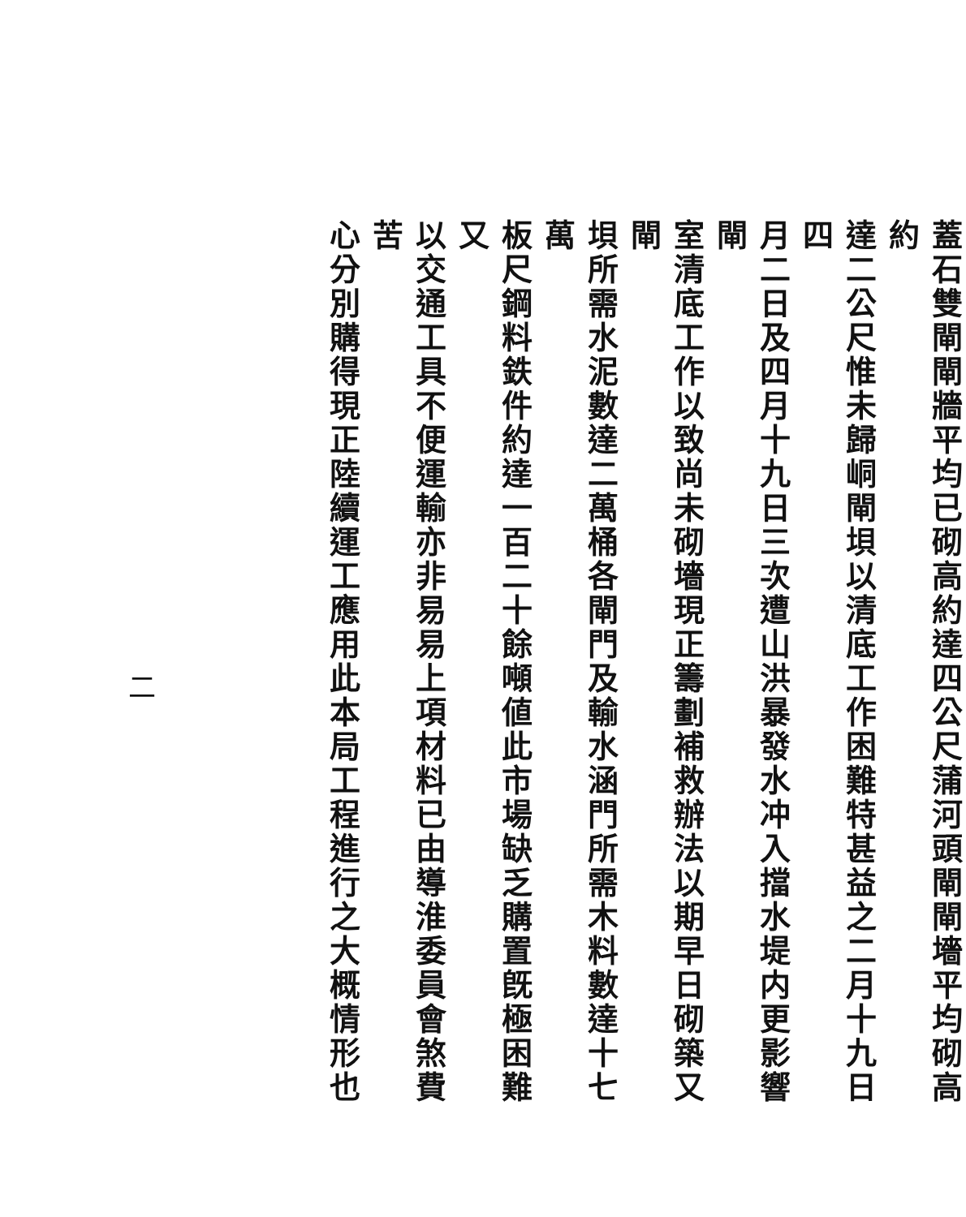蓋石雙閘閘牆平均已砌高約達四公尺蒲河頭閘閘墻平均砌高約
達二公尺惟未歸峒閘垻以清底工作困難特甚益之二月十九日四
月二日及四月十九日三次遭山洪暴發水冲入擋水堤内更影響閘
室清底工作以致尚未砌墻現正籌劃補救辦法以期早日砌築又閘
垻所需水泥數達二萬桶各閘門及輸水涵門所需木料數達十七萬
板尺鋼料鉄件約達一百二十餘噸値此市場缺乏購置旣極困難又
以交通工具不便運輸亦非易易上項材料已由導淮委員會煞費苦
心分別購得現正陸續運工應用此本局工程進行之大概情形也
二